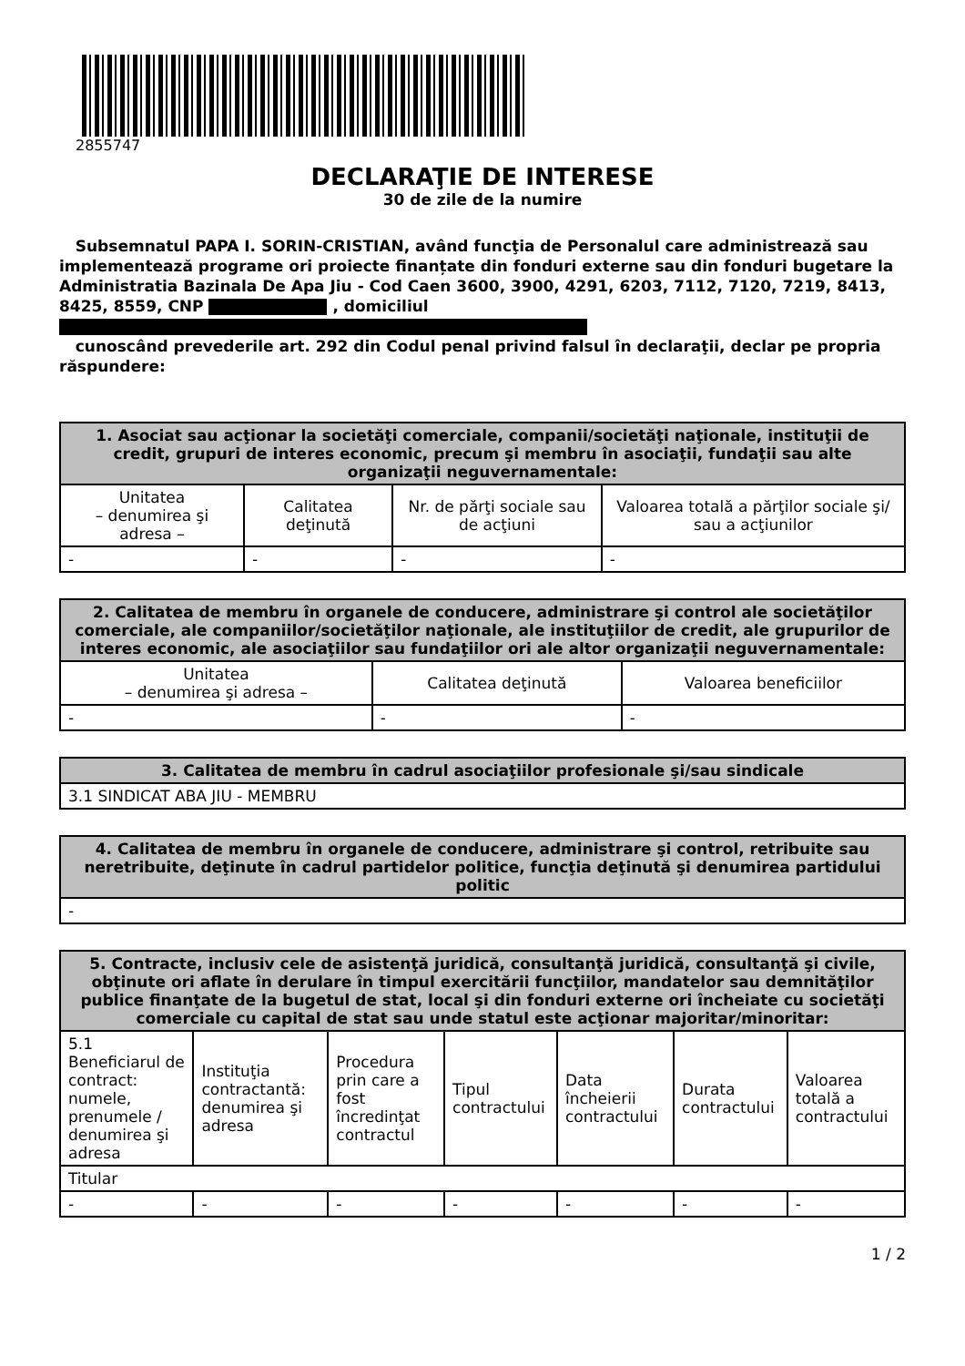2855747
DECLARAŢIE DE INTERESE
30 de zile de la numire
Subsemnatul PAPA I. SORIN-CRISTIAN, având funcţia de Personalul care administrează sau implementează programe ori proiecte finanțate din fonduri externe sau din fonduri bugetare la Administratia Bazinala De Apa Jiu - Cod Caen 3600, 3900, 4291, 6203, 7112, 7120, 7219, 8413, 8425, 8559, CNP , domiciliul
cunoscând prevederile art. 292 din Codul penal privind falsul în declaraţii, declar pe propria răspundere:
| 1. Asociat sau acţionar la societăţi comerciale, companii/societăţi naţionale, instituţii de credit, grupuri de interes economic, precum şi membru în asociaţii, fundaţii sau alte organizaţii neguvernamentale: | | | |
| --- | --- | --- | --- |
| Unitatea – denumirea şi adresa – | Calitatea deţinută | Nr. de părţi sociale sau de acţiuni | Valoarea totală a părţilor sociale şi/ sau a acţiunilor |
| - | - | - | - |
| 2. Calitatea de membru în organele de conducere, administrare şi control ale societăţilor comerciale, ale companiilor/societăţilor naţionale, ale instituţiilor de credit, ale grupurilor de interes economic, ale asociaţiilor sau fundaţiilor ori ale altor organizaţii neguvernamentale: | | |
| --- | --- | --- |
| Unitatea – denumirea şi adresa – | Calitatea deţinută | Valoarea beneficiilor |
| - | - | - |
| 3. Calitatea de membru în cadrul asociaţiilor profesionale şi/sau sindicale |
| --- |
| 3.1 SINDICAT ABA JIU - MEMBRU |
| 4. Calitatea de membru în organele de conducere, administrare şi control, retribuite sau neretribuite, deţinute în cadrul partidelor politice, funcţia deţinută şi denumirea partidului politic |
| --- |
| - |
| 5. Contracte, inclusiv cele de asistenţă juridică, consultanţă juridică, consultanţă şi civile, obţinute ori aflate în derulare în timpul exercitării funcţiilor, mandatelor sau demnităţilor publice finanţate de la bugetul de stat, local şi din fonduri externe ori încheiate cu societăţi comerciale cu capital de stat sau unde statul este acţionar majoritar/minoritar: | | | | | | |
| --- | --- | --- | --- | --- | --- | --- |
| 5.1 Beneficiarul de contract: numele, prenumele / denumirea şi adresa | Instituţia contractantă: denumirea şi adresa | Procedura prin care a fost încredinţat contractul | Tipul contractului | Data încheierii contractului | Durata contractului | Valoarea totală a contractului |
| Titular | | | | | | |
| - | - | - | - | - | - | - |
1 / 2